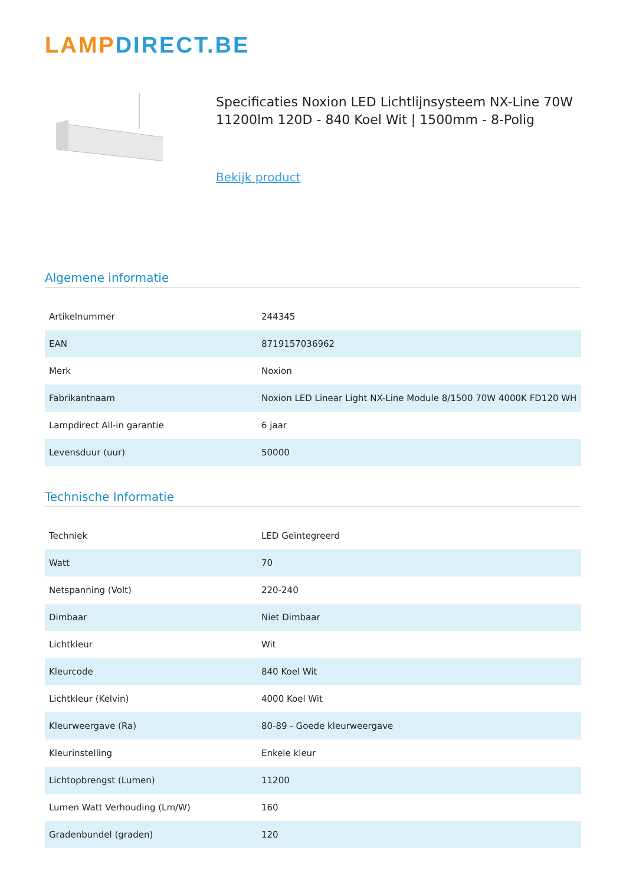LAMP DIRECT.BE
Specificaties Noxion LED Lichtlijnsysteem NX-Line 70W 11200lm 120D - 840 Koel Wit | 1500mm - 8-Polig
Bekijk product
Algemene informatie
| Artikelnummer | 244345 |
| EAN | 8719157036962 |
| Merk | Noxion |
| Fabrikantnaam | Noxion LED Linear Light NX-Line Module 8/1500 70W 4000K FD120 WH |
| Lampdirect All-in garantie | 6 jaar |
| Levensduur (uur) | 50000 |
Technische Informatie
| Techniek | LED Geïntegreerd |
| Watt | 70 |
| Netspanning (Volt) | 220-240 |
| Dimbaar | Niet Dimbaar |
| Lichtkleur | Wit |
| Kleurcode | 840 Koel Wit |
| Lichtkleur (Kelvin) | 4000 Koel Wit |
| Kleurweergave (Ra) | 80-89 - Goede kleurweergave |
| Kleurinstelling | Enkele kleur |
| Lichtopbrengst (Lumen) | 11200 |
| Lumen Watt Verhouding (Lm/W) | 160 |
| Gradenbundel (graden) | 120 |